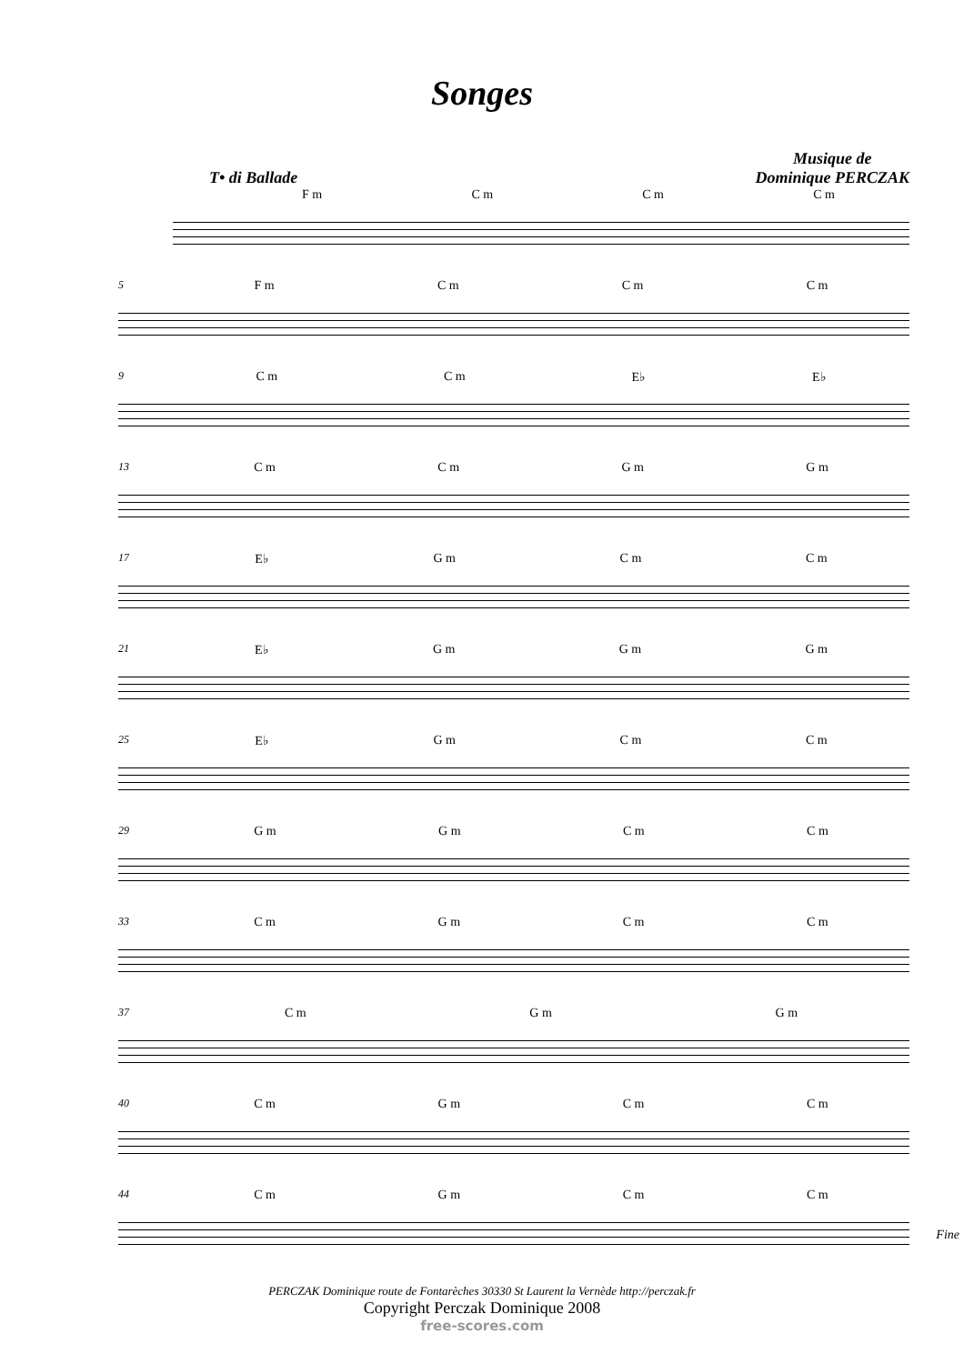Songes
T• di Ballade
Musique de
Dominique PERCZAK
F m C m C m C m
5 F m C m C m C m
9 C m C m E♭ E♭
13 C m C m G m G m
17 E♭ G m C m C m
21 E♭ G m G m G m
25 E♭ G m C m C m
29 G m G m C m C m
33 C m G m C m C m
37 C m G m G m
40 C m G m C m C m
44 C m G m C m C m
Fine
PERCZAK Dominique route de Fontarèches 30330 St Laurent la Vernède http://perczak.fr
Copyright Perczak Dominique 2008
free-scores.com